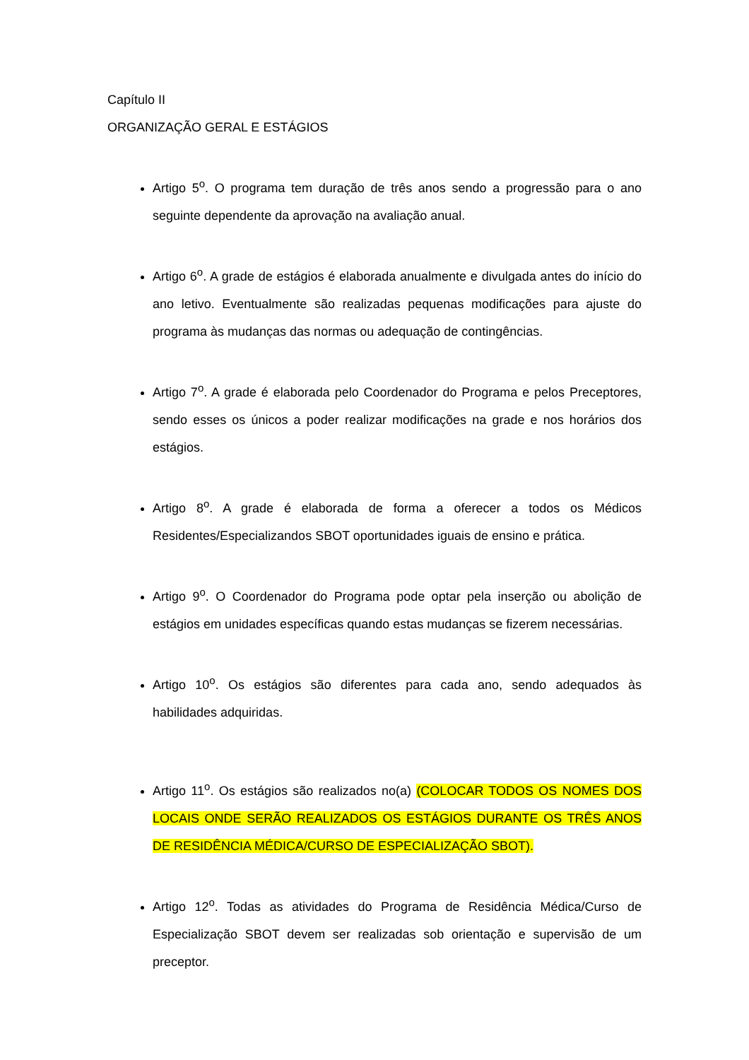Capítulo II
ORGANIZAÇÃO GERAL E ESTÁGIOS
Artigo 5<sup>o</sup>. O programa tem duração de três anos sendo a progressão para o ano seguinte dependente da aprovação na avaliação anual.
Artigo 6<sup>o</sup>. A grade de estágios é elaborada anualmente e divulgada antes do início do ano letivo. Eventualmente são realizadas pequenas modificações para ajuste do programa às mudanças das normas ou adequação de contingências.
Artigo 7<sup>o</sup>. A grade é elaborada pelo Coordenador do Programa e pelos Preceptores, sendo esses os únicos a poder realizar modificações na grade e nos horários dos estágios.
Artigo 8<sup>o</sup>. A grade é elaborada de forma a oferecer a todos os Médicos Residentes/Especializandos SBOT oportunidades iguais de ensino e prática.
Artigo 9<sup>o</sup>. O Coordenador do Programa pode optar pela inserção ou abolição de estágios em unidades específicas quando estas mudanças se fizerem necessárias.
Artigo 10<sup>o</sup>. Os estágios são diferentes para cada ano, sendo adequados às habilidades adquiridas.
Artigo 11<sup>o</sup>. Os estágios são realizados no(a) (COLOCAR TODOS OS NOMES DOS LOCAIS ONDE SERÃO REALIZADOS OS ESTÁGIOS DURANTE OS TRÊS ANOS DE RESIDÊNCIA MÉDICA/CURSO DE ESPECIALIZAÇÃO SBOT).
Artigo 12<sup>o</sup>. Todas as atividades do Programa de Residência Médica/Curso de Especialização SBOT devem ser realizadas sob orientação e supervisão de um preceptor.